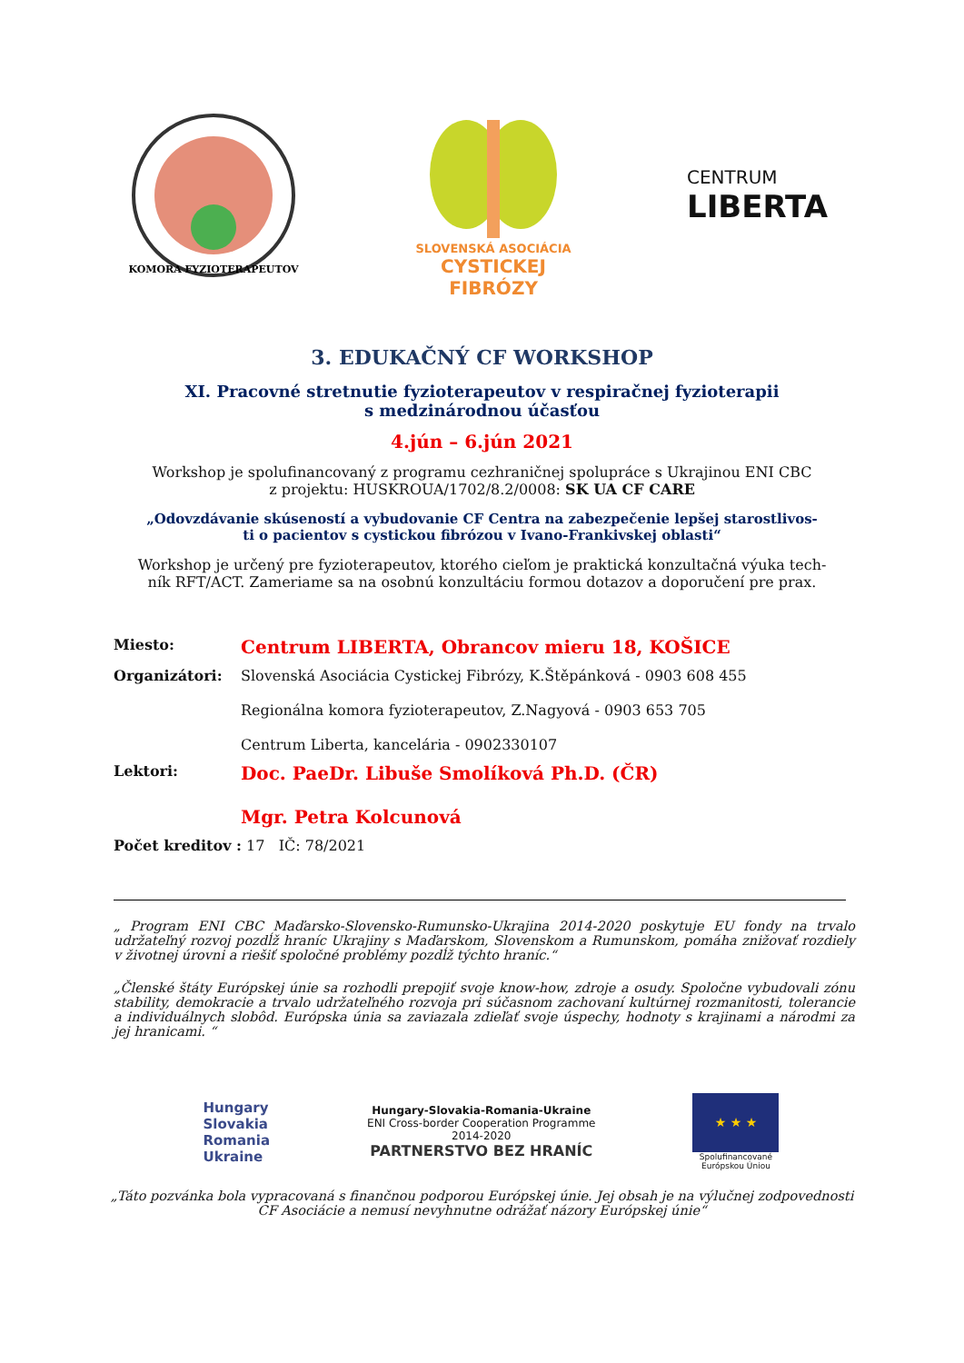KOMORA FYZIOTERAPEUTOV
SLOVENSKÁ ASOCIÁCIA
CYSTICKEJ
FIBRÓZY
CENTRUM
LIBERTA
3. EDUKAČNÝ CF WORKSHOP
XI. Pracovné stretnutie fyzioterapeutov v respiračnej fyzioterapii
s medzinárodnou účasťou
4.jún – 6.jún 2021
Workshop je spolufinancovaný z programu cezhraničnej spolupráce s Ukrajinou ENI CBC
z projektu: HUSKROUA/1702/8.2/0008: SK UA CF CARE
„Odovzdávanie skúseností a vybudovanie CF Centra na zabezpečenie lepšej starostlivos-
ti o pacientov s cystickou fibrózou v Ivano-Frankivskej oblasti“
Workshop je určený pre fyzioterapeutov, ktorého cieľom je praktická konzultačná výuka tech-
ník RFT/ACT. Zameriame sa na osobnú konzultáciu formou dotazov a doporučení pre prax.
Miesto:
Centrum LIBERTA, Obrancov mieru 18, KOŠICE
Organizátori: Slovenská Asociácia Cystickej Fibrózy, K.Štěpánková - 0903 608 455
Regionálna komora fyzioterapeutov, Z.Nagyová - 0903 653 705
Centrum Liberta, kancelária - 0902330107
Lektori:
Doc. PaeDr. Libuše Smolíková Ph.D. (ČR)
Mgr. Petra Kolcunová
Počet kreditov : 17 IČ: 78/2021
„ Program ENI CBC Maďarsko-Slovensko-Rumunsko-Ukrajina 2014-2020 poskytuje EU fondy na trvalo udržateľný rozvoj pozdĺž hraníc Ukrajiny s Maďarskom, Slovenskom a Rumunskom, pomáha znižovať rozdiely v životnej úrovni a riešiť spoločné problémy pozdĺž týchto hraníc.“
„Členské štáty Európskej únie sa rozhodli prepojiť svoje know-how, zdroje a osudy. Spoločne vybudovali zónu stability, demokracie a trvalo udržateľného rozvoja pri súčasnom zachovaní kultúrnej rozmanitosti, tolerancie a individuálnych slobôd. Európska únia sa zaviazala zdieľať svoje úspechy, hodnoty s krajinami a národmi za jej hranicami. “
Hungary
Slovakia
Romania
Ukraine
Hungary-Slovakia-Romania-Ukraine
ENI Cross-border Cooperation Programme
2014-2020
PARTNERSTVO BEZ HRANÍC
★ ★ ★
Spolufinancované
Európskou Úniou
„Táto pozvánka bola vypracovaná s finančnou podporou Európskej únie. Jej obsah je na výlučnej zodpovednosti CF Asociácie a nemusí nevyhnutne odrážať názory Európskej únie“